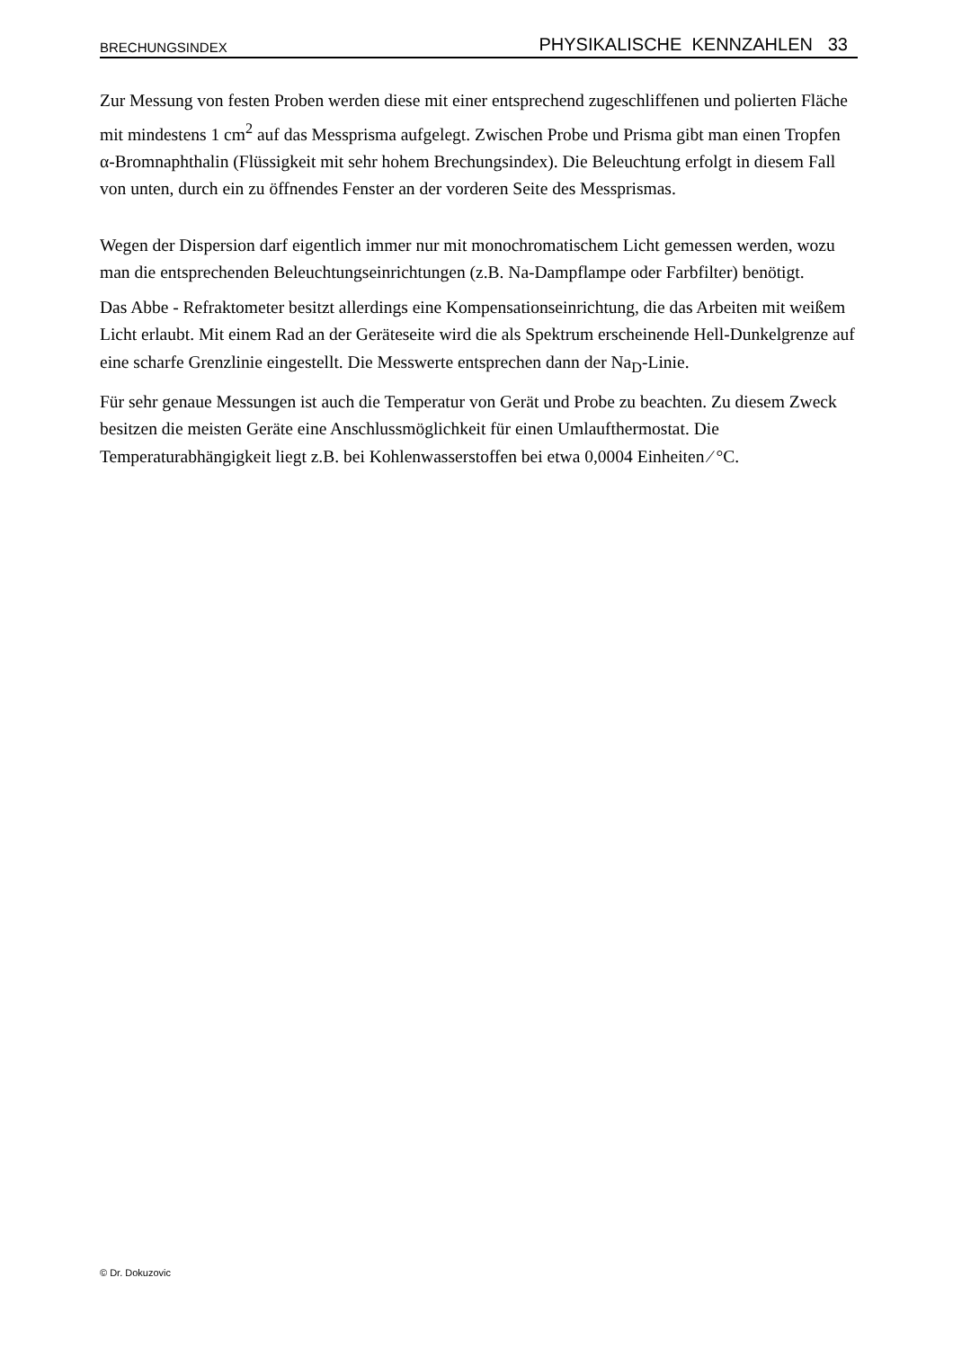BRECHUNGSINDEX PHYSIKALISCHE KENNZAHLEN 33
Zur Messung von festen Proben werden diese mit einer entsprechend zugeschliffenen und polierten Fläche mit mindestens 1 cm<sup>2</sup> auf das Messprisma aufgelegt. Zwischen Probe und Prisma gibt man einen Tropfen α-Bromnaphthalin (Flüssigkeit mit sehr hohem Brechungsindex). Die Beleuchtung erfolgt in diesem Fall von unten, durch ein zu öffnendes Fenster an der vorderen Seite des Messprismas.
Wegen der Dispersion darf eigentlich immer nur mit monochromatischem Licht gemessen werden, wozu man die entsprechenden Beleuchtungseinrichtungen (z.B. Na-Dampflampe oder Farbfilter) benötigt.
Das Abbe - Refraktometer besitzt allerdings eine Kompensationseinrichtung, die das Arbeiten mit weißem Licht erlaubt. Mit einem Rad an der Geräteseite wird die als Spektrum erscheinende Hell-Dunkelgrenze auf eine scharfe Grenzlinie eingestellt. Die Messwerte entsprechen dann der Na<sub>D</sub>-Linie.
Für sehr genaue Messungen ist auch die Temperatur von Gerät und Probe zu beachten. Zu diesem Zweck besitzen die meisten Geräte eine Anschlussmöglichkeit für einen Umlaufthermostat. Die Temperaturabhängigkeit liegt z.B. bei Kohlenwasserstoffen bei etwa 0,0004 Einheiten ⁄ °C.
© Dr. Dokuzovic